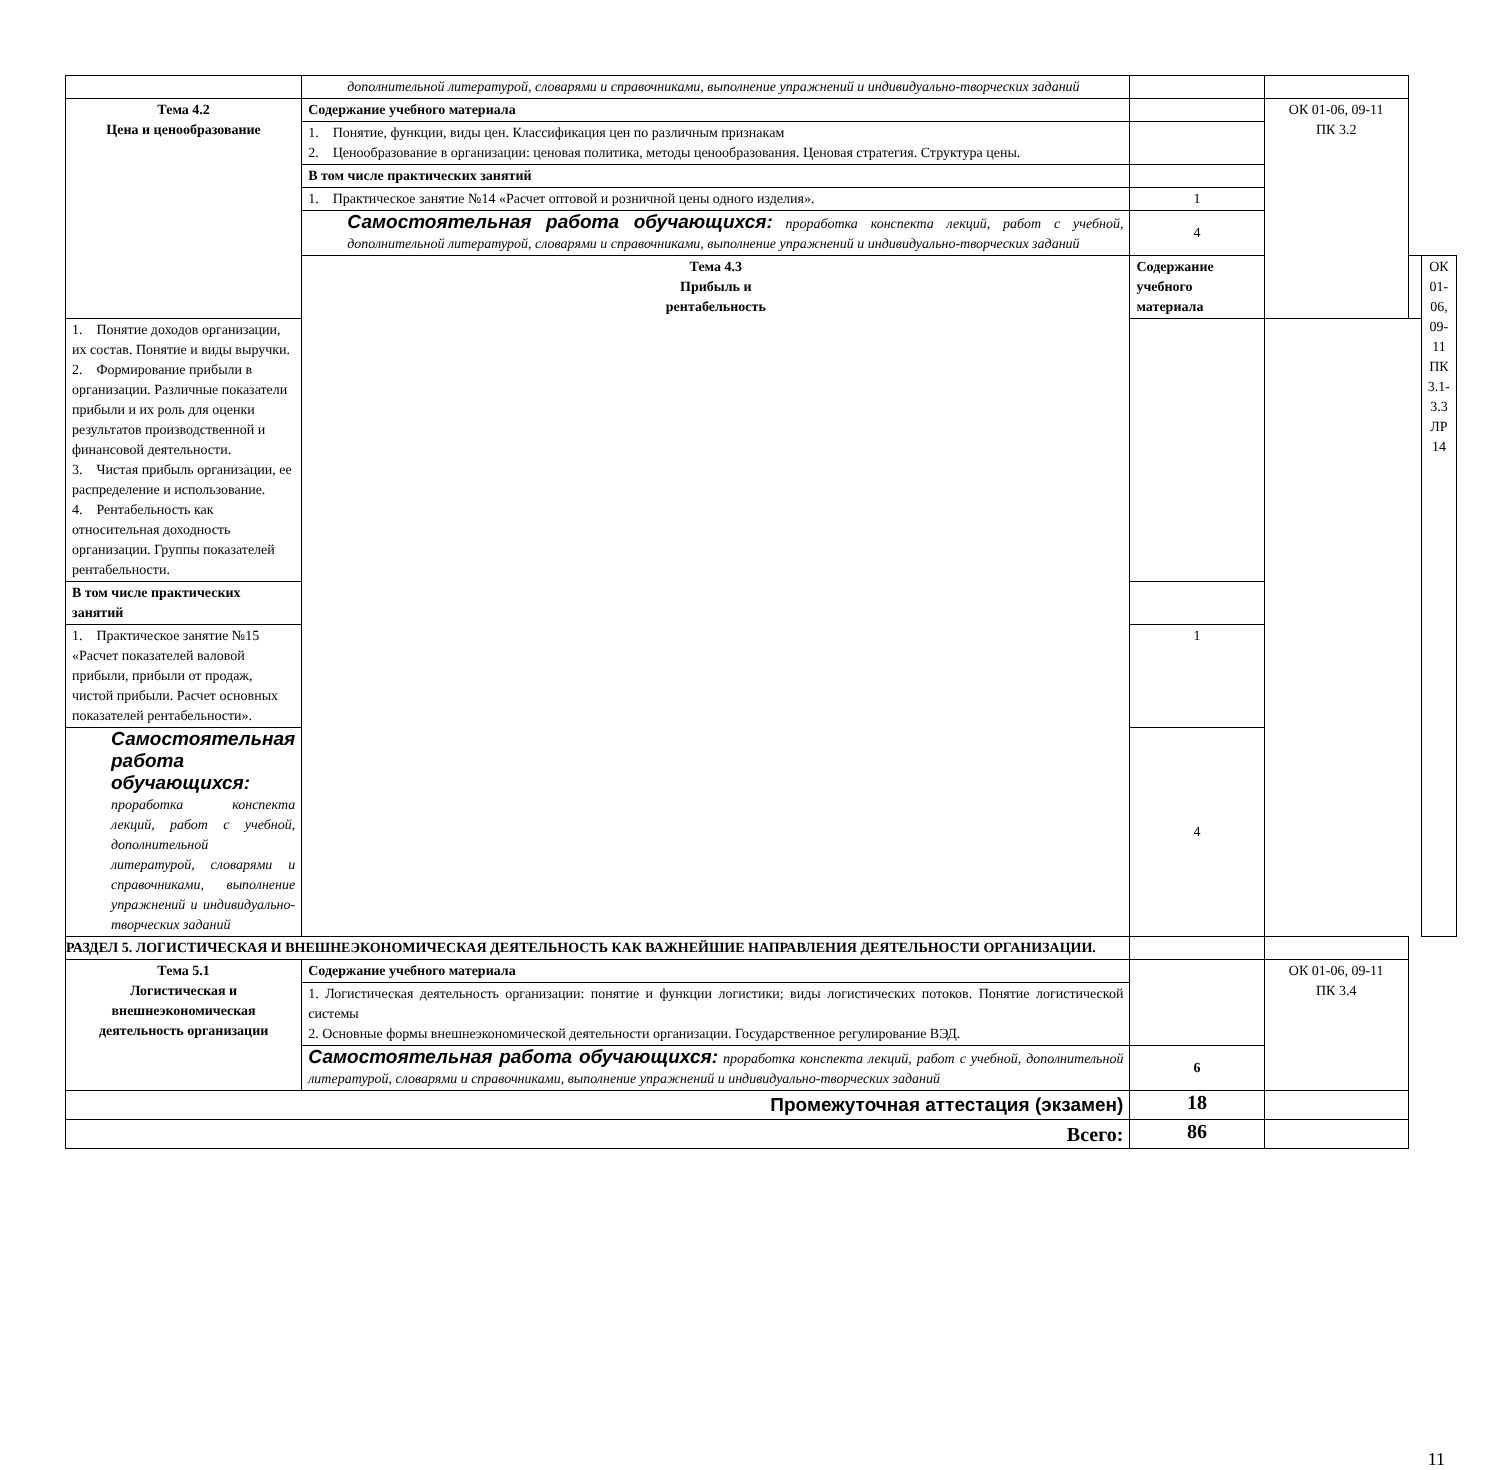| | дополнительной литературой, словарями и справочниками, выполнение упражнений и индивидуально-творческих заданий | | | | |
| Тема 4.2 Цена и ценообразование | Содержание учебного материала | | ОК 01-06, 09-11 ПК 3.2 | | |
| | 1. Понятие, функции, виды цен. Классификация цен по различным признакам 2. Ценообразование в организации: ценовая политика, методы ценообразования. Ценовая стратегия. Структура цены. | | | | |
| | В том числе практических занятий | | | | |
| | 1. Практическое занятие №14 «Расчет оптовой и розничной цены одного изделия». | 1 | | | |
| | Самостоятельная работа обучающихся: проработка конспекта лекций, работ с учебной, дополнительной литературой, словарями и справочниками, выполнение упражнений и индивидуально-творческих заданий | 4 | | | |
| | Тема 4.3 Прибыль и рентабельность | Содержание учебного материала | | | ОК 01-06, 09-11 ПК 3.1- 3.3 ЛР 14 |
| 1. Понятие доходов организации, их состав. Понятие и виды выручки. 2. Формирование прибыли в организации. Различные показатели прибыли и их роль для оценки результатов производственной и финансовой деятельности. 3. Чистая прибыль организации, ее распределение и использование. 4. Рентабельность как относительная доходность организации. Группы показателей рентабельности. | | | | | |
| В том числе практических занятий | | | | | |
| 1. Практическое занятие №15 «Расчет показателей валовой прибыли, прибыли от продаж, чистой прибыли. Расчет основных показателей рентабельности». | | 1 | | | |
| Самостоятельная работа обучающихся: проработка конспекта лекций, работ с учебной, дополнительной литературой, словарями и справочниками, выполнение упражнений и индивидуально-творческих заданий | | 4 | | | |
| РАЗДЕЛ 5. ЛОГИСТИЧЕСКАЯ И ВНЕШНЕЭКОНОМИЧЕСКАЯ ДЕЯТЕЛЬНОСТЬ КАК ВАЖНЕЙШИЕ НАПРАВЛЕНИЯ ДЕЯТЕЛЬНОСТИ ОРГАНИЗАЦИИ. | | | | | |
| Тема 5.1 Логистическая и внешнеэкономическая деятельность организации | Содержание учебного материала | | ОК 01-06, 09-11 ПК 3.4 | | |
| | 1. Логистическая деятельность организации: понятие и функции логистики; виды логистических потоков. Понятие логистической системы 2. Основные формы внешнеэкономической деятельности организации. Государственное регулирование ВЭД. | | | | |
| | Самостоятельная работа обучающихся: проработка конспекта лекций, работ с учебной, дополнительной литературой, словарями и справочниками, выполнение упражнений и индивидуально-творческих заданий | 6 | | | |
| Промежуточная аттестация (экзамен) | | 18 | | | |
| Всего: | | 86 | | | |
11